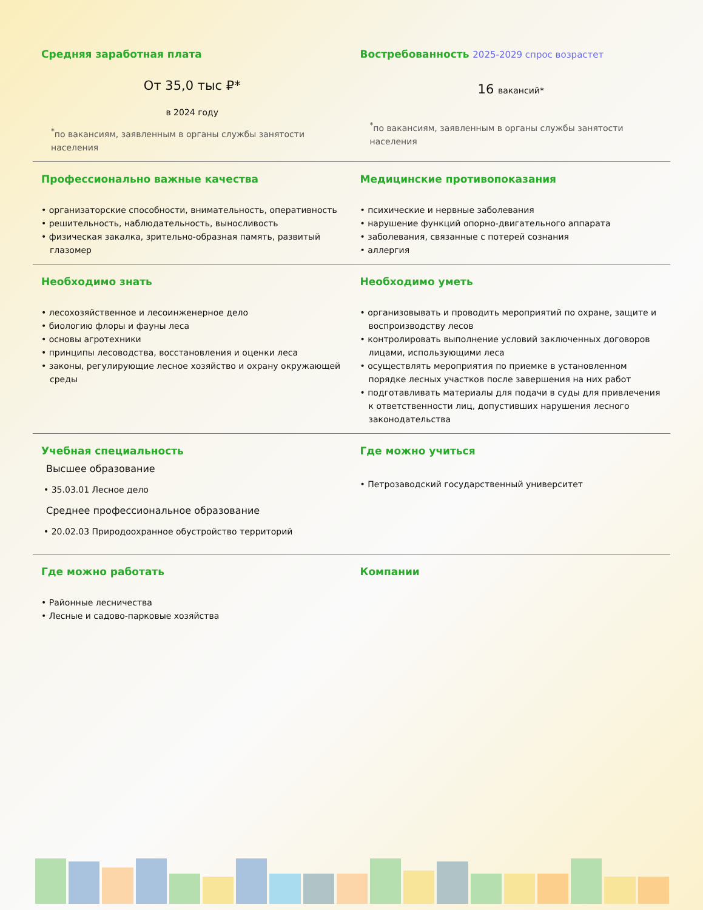Средняя заработная плата
От 35,0 тыс ₽*
в 2024 году
<sup>*</sup> по вакансиям, заявленным в органы службы занятости населения
Востребованность 2025-2029 спрос возрастет
16 вакансий*
<sup>*</sup> по вакансиям, заявленным в органы службы занятости населения
Профессионально важные качества
• организаторские способности, внимательность, оперативность
• решительность, наблюдательность, выносливость
• физическая закалка, зрительно-образная память, развитый глазомер
Медицинские противопоказания
• психические и нервные заболевания
• нарушение функций опорно-двигательного аппарата
• заболевания, связанные с потерей сознания
• аллергия
Необходимо знать
• лесохозяйственное и лесоинженерное дело
• биологию флоры и фауны леса
• основы агротехники
• принципы лесоводства, восстановления и оценки леса
• законы, регулирующие лесное хозяйство и охрану окружающей среды
Необходимо уметь
• организовывать и проводить мероприятий по охране, защите и воспроизводству лесов
• контролировать выполнение условий заключенных договоров лицами, использующими леса
• осуществлять мероприятия по приемке в установленном порядке лесных участков после завершения на них работ
• подготавливать материалы для подачи в суды для привлечения к ответственности лиц, допустивших нарушения лесного законодательства
Учебная специальность
Высшее образование
• 35.03.01 Лесное дело
Среднее профессиональное образование
• 20.02.03 Природоохранное обустройство территорий
Где можно учиться
• Петрозаводский государственный университет
Где можно работать
• Районные лесничества
• Лесные и садово-парковые хозяйства
Компании